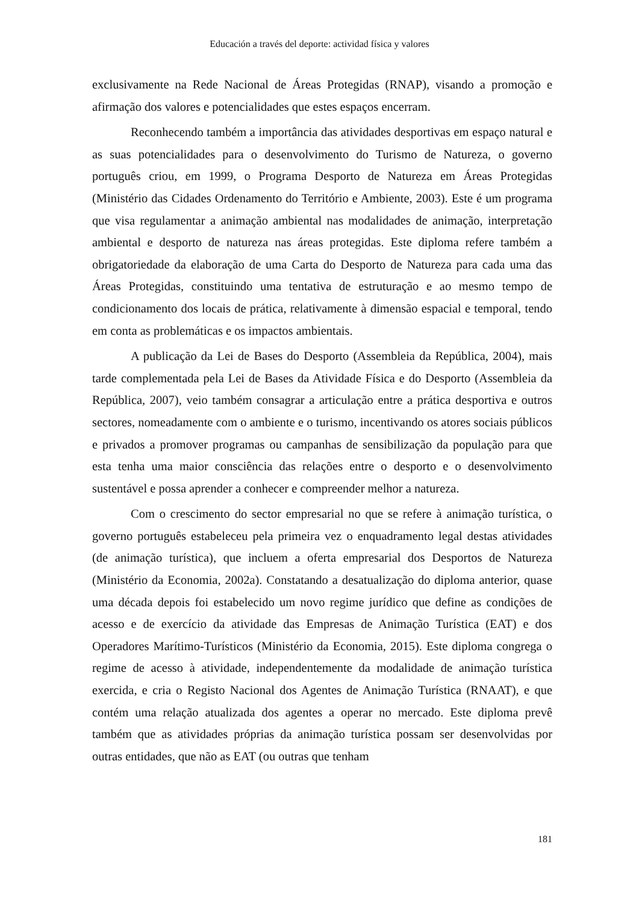Educación a través del deporte: actividad física y valores
exclusivamente na Rede Nacional de Áreas Protegidas (RNAP), visando a promoção e afirmação dos valores e potencialidades que estes espaços encerram.
Reconhecendo também a importância das atividades desportivas em espaço natural e as suas potencialidades para o desenvolvimento do Turismo de Natureza, o governo português criou, em 1999, o Programa Desporto de Natureza em Áreas Protegidas (Ministério das Cidades Ordenamento do Território e Ambiente, 2003). Este é um programa que visa regulamentar a animação ambiental nas modalidades de animação, interpretação ambiental e desporto de natureza nas áreas protegidas. Este diploma refere também a obrigatoriedade da elaboração de uma Carta do Desporto de Natureza para cada uma das Áreas Protegidas, constituindo uma tentativa de estruturação e ao mesmo tempo de condicionamento dos locais de prática, relativamente à dimensão espacial e temporal, tendo em conta as problemáticas e os impactos ambientais.
A publicação da Lei de Bases do Desporto (Assembleia da República, 2004), mais tarde complementada pela Lei de Bases da Atividade Física e do Desporto (Assembleia da República, 2007), veio também consagrar a articulação entre a prática desportiva e outros sectores, nomeadamente com o ambiente e o turismo, incentivando os atores sociais públicos e privados a promover programas ou campanhas de sensibilização da população para que esta tenha uma maior consciência das relações entre o desporto e o desenvolvimento sustentável e possa aprender a conhecer e compreender melhor a natureza.
Com o crescimento do sector empresarial no que se refere à animação turística, o governo português estabeleceu pela primeira vez o enquadramento legal destas atividades (de animação turística), que incluem a oferta empresarial dos Desportos de Natureza (Ministério da Economia, 2002a). Constatando a desatualização do diploma anterior, quase uma década depois foi estabelecido um novo regime jurídico que define as condições de acesso e de exercício da atividade das Empresas de Animação Turística (EAT) e dos Operadores Marítimo-Turísticos (Ministério da Economia, 2015). Este diploma congrega o regime de acesso à atividade, independentemente da modalidade de animação turística exercida, e cria o Registo Nacional dos Agentes de Animação Turística (RNAAT), e que contém uma relação atualizada dos agentes a operar no mercado. Este diploma prevê também que as atividades próprias da animação turística possam ser desenvolvidas por outras entidades, que não as EAT (ou outras que tenham
181